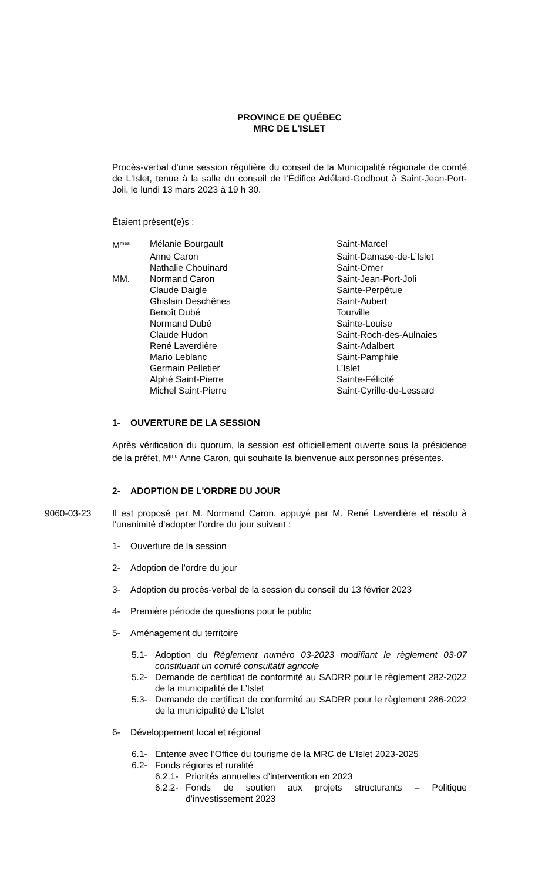PROVINCE DE QUÉBEC
MRC DE L'ISLET
Procès-verbal d'une session régulière du conseil de la Municipalité régionale de comté de L'Islet, tenue à la salle du conseil de l’Édifice Adélard-Godbout à Saint-Jean-Port-Joli, le lundi 13 mars 2023 à 19 h 30.
Étaient présent(e)s :
| M<sup>mes</sup> | Mélanie Bourgault | Saint-Marcel |
| | Anne Caron | Saint-Damase-de-L’Islet |
| | Nathalie Chouinard | Saint-Omer |
| MM. | Normand Caron | Saint-Jean-Port-Joli |
| | Claude Daigle | Sainte-Perpétue |
| | Ghislain Deschênes | Saint-Aubert |
| | Benoît Dubé | Tourville |
| | Normand Dubé | Sainte-Louise |
| | Claude Hudon | Saint-Roch-des-Aulnaies |
| | René Laverdière | Saint-Adalbert |
| | Mario Leblanc | Saint-Pamphile |
| | Germain Pelletier | L’Islet |
| | Alphé Saint-Pierre | Sainte-Félicité |
| | Michel Saint-Pierre | Saint-Cyrille-de-Lessard |
1- OUVERTURE DE LA SESSION
Après vérification du quorum, la session est officiellement ouverte sous la présidence de la préfet, M<sup>me</sup> Anne Caron, qui souhaite la bienvenue aux personnes présentes.
2- ADOPTION DE L'ORDRE DU JOUR
9060-03-23
Il est proposé par M. Normand Caron, appuyé par M. René Laverdière et résolu à l’unanimité d’adopter l’ordre du jour suivant :
1- Ouverture de la session
2- Adoption de l’ordre du jour
3- Adoption du procès-verbal de la session du conseil du 13 février 2023
4- Première période de questions pour le public
5- Aménagement du territoire
5.1- Adoption du Règlement numéro 03-2023 modifiant le règlement 03-07 constituant un comité consultatif agricole
5.2- Demande de certificat de conformité au SADRR pour le règlement 282-2022 de la municipalité de L’Islet
5.3- Demande de certificat de conformité au SADRR pour le règlement 286-2022 de la municipalité de L’Islet
6- Développement local et régional
6.1- Entente avec l’Office du tourisme de la MRC de L’Islet 2023-2025
6.2- Fonds régions et ruralité
6.2.1-
Priorités annuelles d’intervention en 2023
6.2.2-
Fonds de soutien aux projets structurants – Politique d’investissement 2023